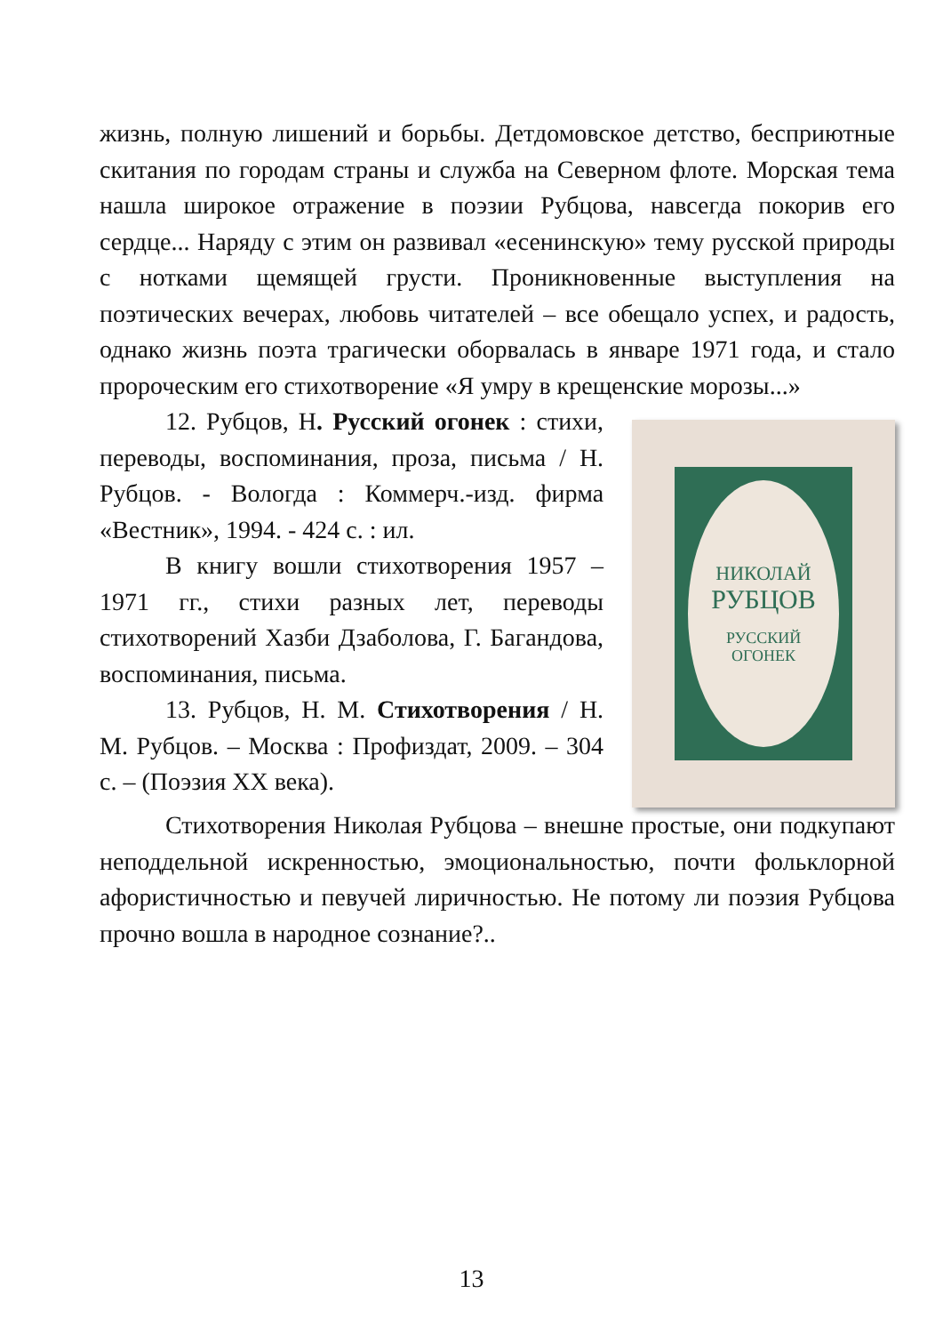жизнь, полную лишений и борьбы. Детдомовское детство, бесприютные скитания по городам страны и служба на Северном флоте. Морская тема нашла широкое отражение в поэзии Рубцова, навсегда покорив его сердце... Наряду с этим он развивал «есенинскую» тему русской природы с нотками щемящей грусти. Проникновенные выступления на поэтических вечерах, любовь читателей – все обещало успех, и радость, однако жизнь поэта трагически оборвалась в январе 1971 года, и стало пророческим его стихотворение «Я умру в крещенские морозы...»
12. Рубцов, Н. Русский огонек : стихи, переводы, воспоминания, проза, письма / Н. Рубцов. - Вологда : Коммерч.-изд. фирма «Вестник», 1994. - 424 с. : ил.
В книгу вошли стихотворения 1957 – 1971 гг., стихи разных лет, переводы стихотворений Хазби Дзаболова, Г. Багандова, воспоминания, письма.
13. Рубцов, Н. М. Стихотворения / Н. М. Рубцов. – Москва : Профиздат, 2009. – 304 с. – (Поэзия XX века).
НИКОЛАЙ
РУБЦОВ
РУССКИЙ
ОГОНЕК
Стихотворения Николая Рубцова – внешне простые, они подкупают неподдельной искренностью, эмоциональностью, почти фольклорной афористичностью и певучей лиричностью. Не потому ли поэзия Рубцова прочно вошла в народное сознание?..
13